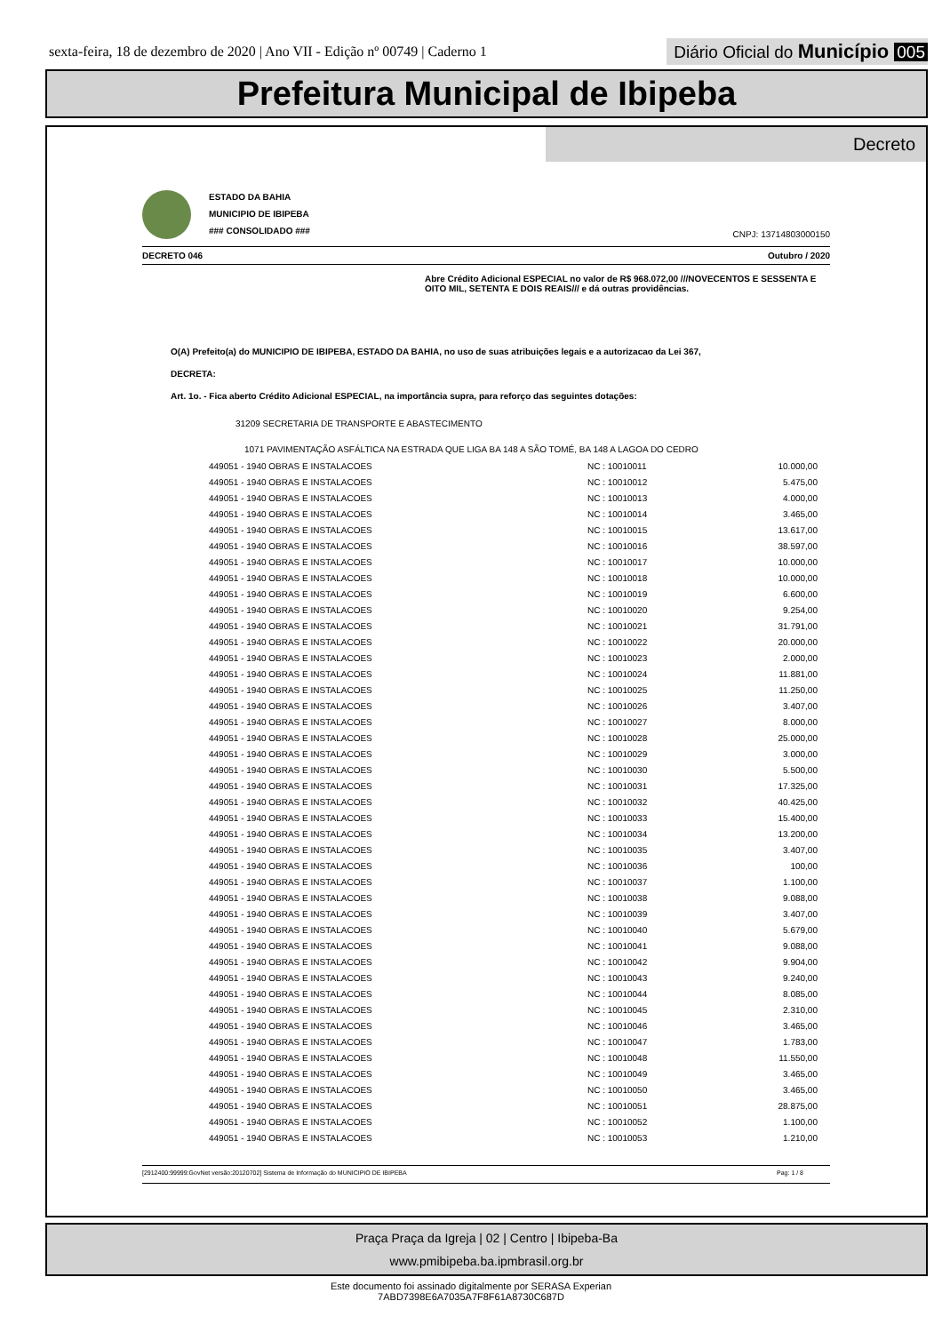sexta-feira, 18 de dezembro de 2020 | Ano VII - Edição nº 00749 | Caderno 1
Diário Oficial do Município 005
Prefeitura Municipal de Ibipeba
Decreto
ESTADO DA BAHIA
MUNICIPIO DE IBIPEBA
### CONSOLIDADO ###
CNPJ: 13714803000150
DECRETO 046 Outubro / 2020
Abre Crédito Adicional ESPECIAL no valor de R$ 968.072,00 ///NOVECENTOS E SESSENTA E OITO MIL, SETENTA E DOIS REAIS/// e dá outras providências.
O(A) Prefeito(a) do MUNICIPIO DE IBIPEBA, ESTADO DA BAHIA, no uso de suas atribuições legais e a autorizacao da Lei 367,
DECRETA:
Art. 1o. - Fica aberto Crédito Adicional ESPECIAL, na importância supra, para reforço das seguintes dotações:
31209 SECRETARIA DE TRANSPORTE E ABASTECIMENTO
1071 PAVIMENTAÇÃO ASFÁLTICA NA ESTRADA QUE LIGA BA 148 A SÃO TOMÉ, BA 148 A LAGOA DO CEDRO
| 449051 - 1940 OBRAS E INSTALACOES | NC : 10010011 | 10.000,00 |
| 449051 - 1940 OBRAS E INSTALACOES | NC : 10010012 | 5.475,00 |
| 449051 - 1940 OBRAS E INSTALACOES | NC : 10010013 | 4.000,00 |
| 449051 - 1940 OBRAS E INSTALACOES | NC : 10010014 | 3.465,00 |
| 449051 - 1940 OBRAS E INSTALACOES | NC : 10010015 | 13.617,00 |
| 449051 - 1940 OBRAS E INSTALACOES | NC : 10010016 | 38.597,00 |
| 449051 - 1940 OBRAS E INSTALACOES | NC : 10010017 | 10.000,00 |
| 449051 - 1940 OBRAS E INSTALACOES | NC : 10010018 | 10.000,00 |
| 449051 - 1940 OBRAS E INSTALACOES | NC : 10010019 | 6.600,00 |
| 449051 - 1940 OBRAS E INSTALACOES | NC : 10010020 | 9.254,00 |
| 449051 - 1940 OBRAS E INSTALACOES | NC : 10010021 | 31.791,00 |
| 449051 - 1940 OBRAS E INSTALACOES | NC : 10010022 | 20.000,00 |
| 449051 - 1940 OBRAS E INSTALACOES | NC : 10010023 | 2.000,00 |
| 449051 - 1940 OBRAS E INSTALACOES | NC : 10010024 | 11.881,00 |
| 449051 - 1940 OBRAS E INSTALACOES | NC : 10010025 | 11.250,00 |
| 449051 - 1940 OBRAS E INSTALACOES | NC : 10010026 | 3.407,00 |
| 449051 - 1940 OBRAS E INSTALACOES | NC : 10010027 | 8.000,00 |
| 449051 - 1940 OBRAS E INSTALACOES | NC : 10010028 | 25.000,00 |
| 449051 - 1940 OBRAS E INSTALACOES | NC : 10010029 | 3.000,00 |
| 449051 - 1940 OBRAS E INSTALACOES | NC : 10010030 | 5.500,00 |
| 449051 - 1940 OBRAS E INSTALACOES | NC : 10010031 | 17.325,00 |
| 449051 - 1940 OBRAS E INSTALACOES | NC : 10010032 | 40.425,00 |
| 449051 - 1940 OBRAS E INSTALACOES | NC : 10010033 | 15.400,00 |
| 449051 - 1940 OBRAS E INSTALACOES | NC : 10010034 | 13.200,00 |
| 449051 - 1940 OBRAS E INSTALACOES | NC : 10010035 | 3.407,00 |
| 449051 - 1940 OBRAS E INSTALACOES | NC : 10010036 | 100,00 |
| 449051 - 1940 OBRAS E INSTALACOES | NC : 10010037 | 1.100,00 |
| 449051 - 1940 OBRAS E INSTALACOES | NC : 10010038 | 9.088,00 |
| 449051 - 1940 OBRAS E INSTALACOES | NC : 10010039 | 3.407,00 |
| 449051 - 1940 OBRAS E INSTALACOES | NC : 10010040 | 5.679,00 |
| 449051 - 1940 OBRAS E INSTALACOES | NC : 10010041 | 9.088,00 |
| 449051 - 1940 OBRAS E INSTALACOES | NC : 10010042 | 9.904,00 |
| 449051 - 1940 OBRAS E INSTALACOES | NC : 10010043 | 9.240,00 |
| 449051 - 1940 OBRAS E INSTALACOES | NC : 10010044 | 8.085,00 |
| 449051 - 1940 OBRAS E INSTALACOES | NC : 10010045 | 2.310,00 |
| 449051 - 1940 OBRAS E INSTALACOES | NC : 10010046 | 3.465,00 |
| 449051 - 1940 OBRAS E INSTALACOES | NC : 10010047 | 1.783,00 |
| 449051 - 1940 OBRAS E INSTALACOES | NC : 10010048 | 11.550,00 |
| 449051 - 1940 OBRAS E INSTALACOES | NC : 10010049 | 3.465,00 |
| 449051 - 1940 OBRAS E INSTALACOES | NC : 10010050 | 3.465,00 |
| 449051 - 1940 OBRAS E INSTALACOES | NC : 10010051 | 28.875,00 |
| 449051 - 1940 OBRAS E INSTALACOES | NC : 10010052 | 1.100,00 |
| 449051 - 1940 OBRAS E INSTALACOES | NC : 10010053 | 1.210,00 |
[2912400:99999:GovNet versão:20120702] Sistema de Informação do MUNICIPIO DE IBIPEBA Pag: 1 / 8
Praça Praça da Igreja | 02 | Centro | Ibipeba-Ba
www.pmibipeba.ba.ipmbrasil.org.br
Este documento foi assinado digitalmente por SERASA Experian
7ABD7398E6A7035A7F8F61A8730C687D